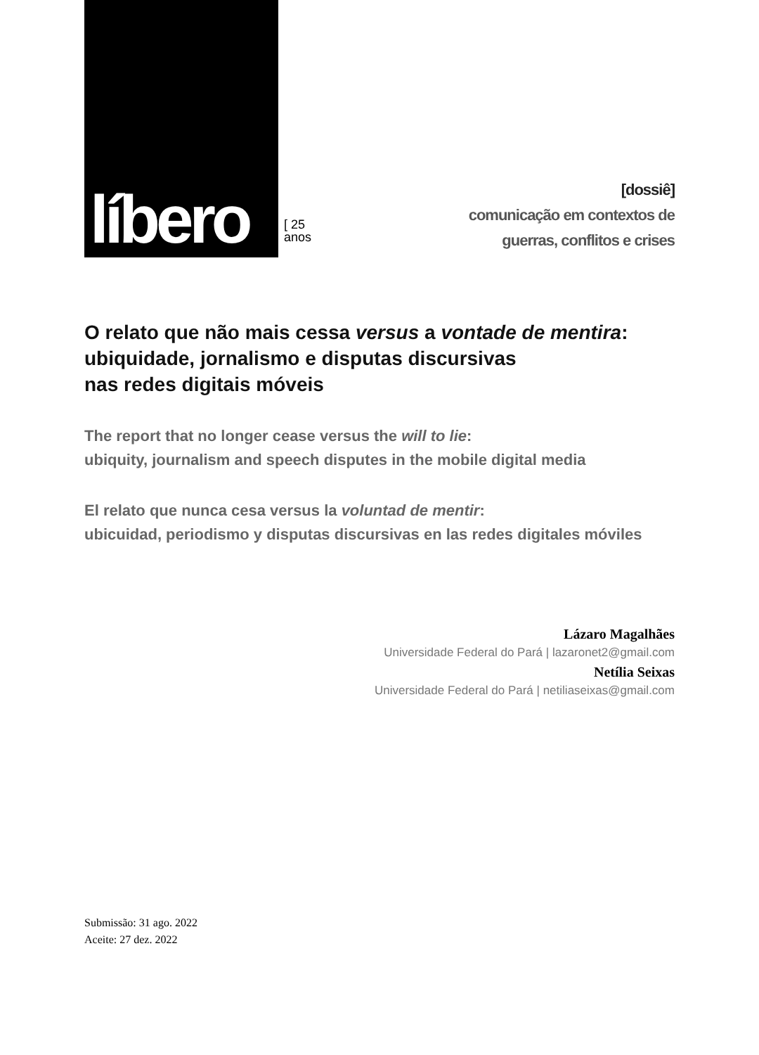líbero
[ 25
anos
[dossiê]
comunicação em contextos de
guerras, conflitos e crises
O relato que não mais cessa versus a vontade de mentira:
ubiquidade, jornalismo e disputas discursivas
nas redes digitais móveis
The report that no longer cease versus the will to lie:
ubiquity, journalism and speech disputes in the mobile digital media
El relato que nunca cesa versus la voluntad de mentir:
ubicuidad, periodismo y disputas discursivas en las redes digitales móviles
Lázaro Magalhães
Universidade Federal do Pará | lazaronet2@gmail.com
Netília Seixas
Universidade Federal do Pará | netiliaseixas@gmail.com
Submissão: 31 ago. 2022
Aceite: 27 dez. 2022